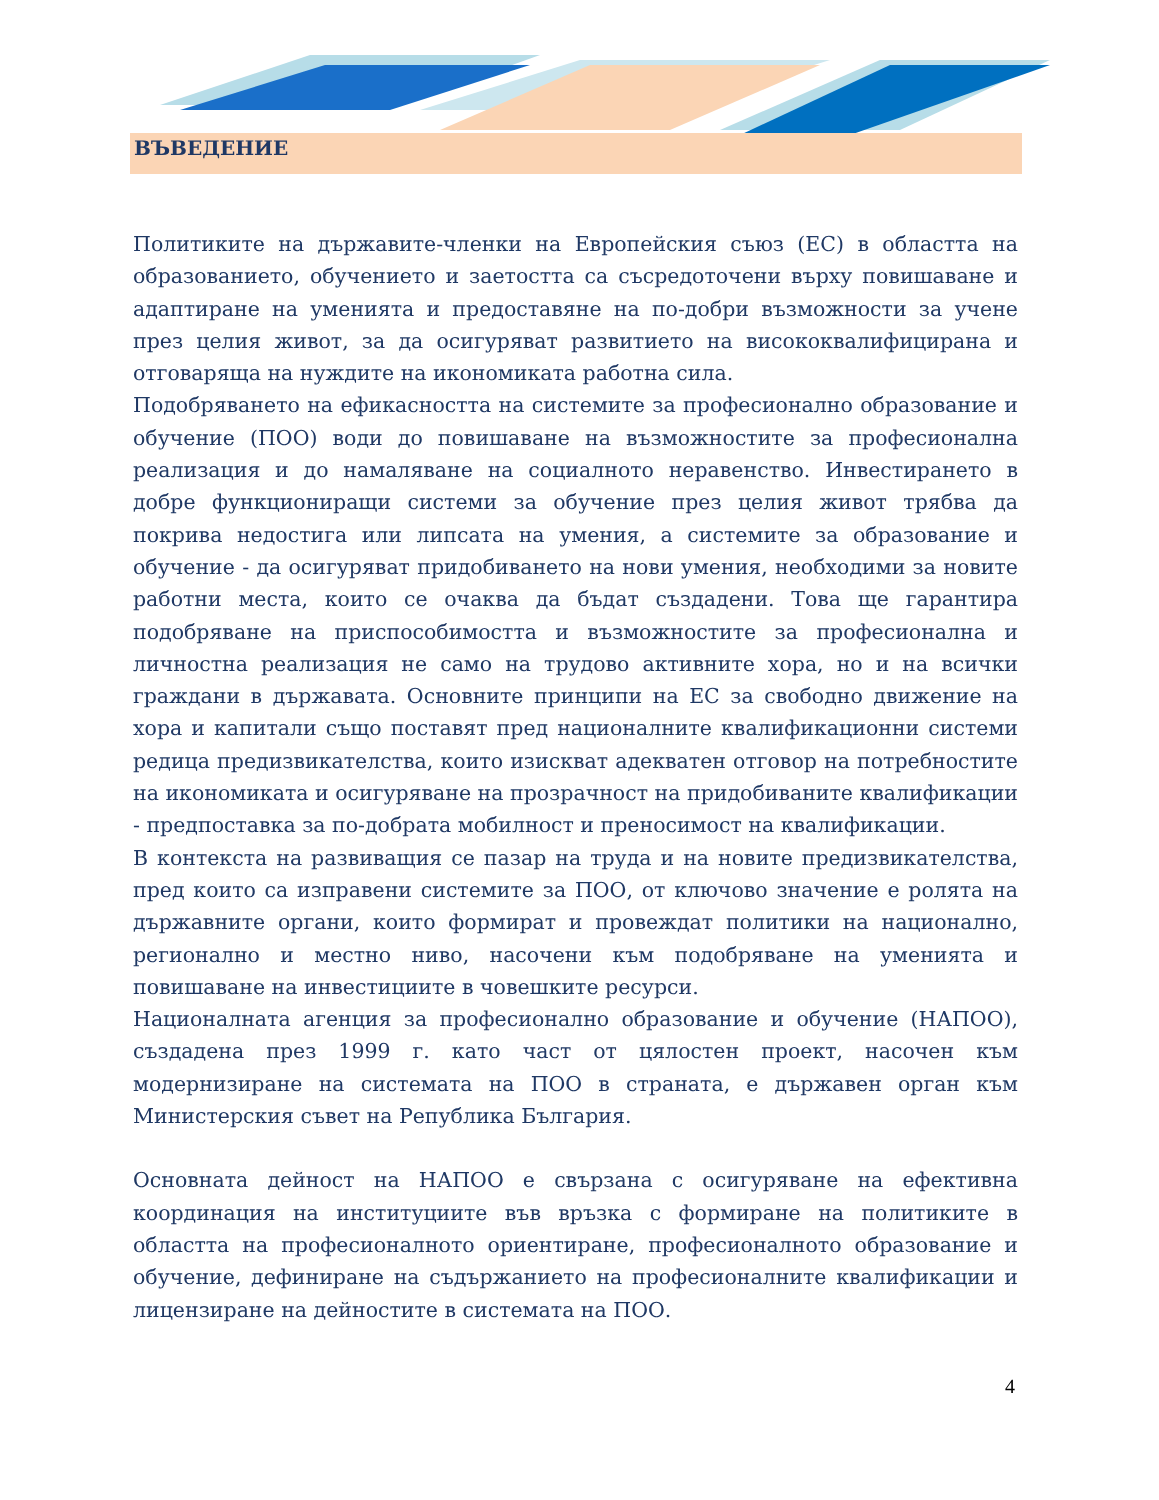ВЪВЕДЕНИЕ
Политиките на държавите-членки на Европейския съюз (ЕС) в областта на образованието, обучението и заетостта са съсредоточени върху повишаване и адаптиране на уменията и предоставяне на по-добри възможности за учене през целия живот, за да осигуряват развитието на висококвалифицирана и отговаряща на нуждите на икономиката работна сила.
Подобряването на ефикасността на системите за професионално образование и обучение (ПОО) води до повишаване на възможностите за професионална реализация и до намаляване на социалното неравенство. Инвестирането в добре функциониращи системи за обучение през целия живот трябва да покрива недостига или липсата на умения, а системите за образование и обучение - да осигуряват придобиването на нови умения, необходими за новите работни места, които се очаква да бъдат създадени. Това ще гарантира подобряване на приспособимостта и възможностите за професионална и личностна реализация не само на трудово активните хора, но и на всички граждани в държавата. Основните принципи на ЕС за свободно движение на хора и капитали също поставят пред националните квалификационни системи редица предизвикателства, които изискват адекватен отговор на потребностите на икономиката и осигуряване на прозрачност на придобиваните квалификации - предпоставка за по-добрата мобилност и преносимост на квалификации.
В контекста на развиващия се пазар на труда и на новите предизвикателства, пред които са изправени системите за ПОО, от ключово значение е ролята на държавните органи, които формират и провеждат политики на национално, регионално и местно ниво, насочени към подобряване на уменията и повишаване на инвестициите в човешките ресурси.
Националната агенция за професионално образование и обучение (НАПОО), създадена през 1999 г. като част от цялостен проект, насочен към модернизиране на системата на ПОО в страната, е държавен орган към Министерския съвет на Република България.
Основната дейност на НАПОО е свързана с осигуряване на ефективна координация на институциите във връзка с формиране на политиките в областта на професионалното ориентиране, професионалното образование и обучение, дефиниране на съдържанието на професионалните квалификации и лицензиране на дейностите в системата на ПОО.
4